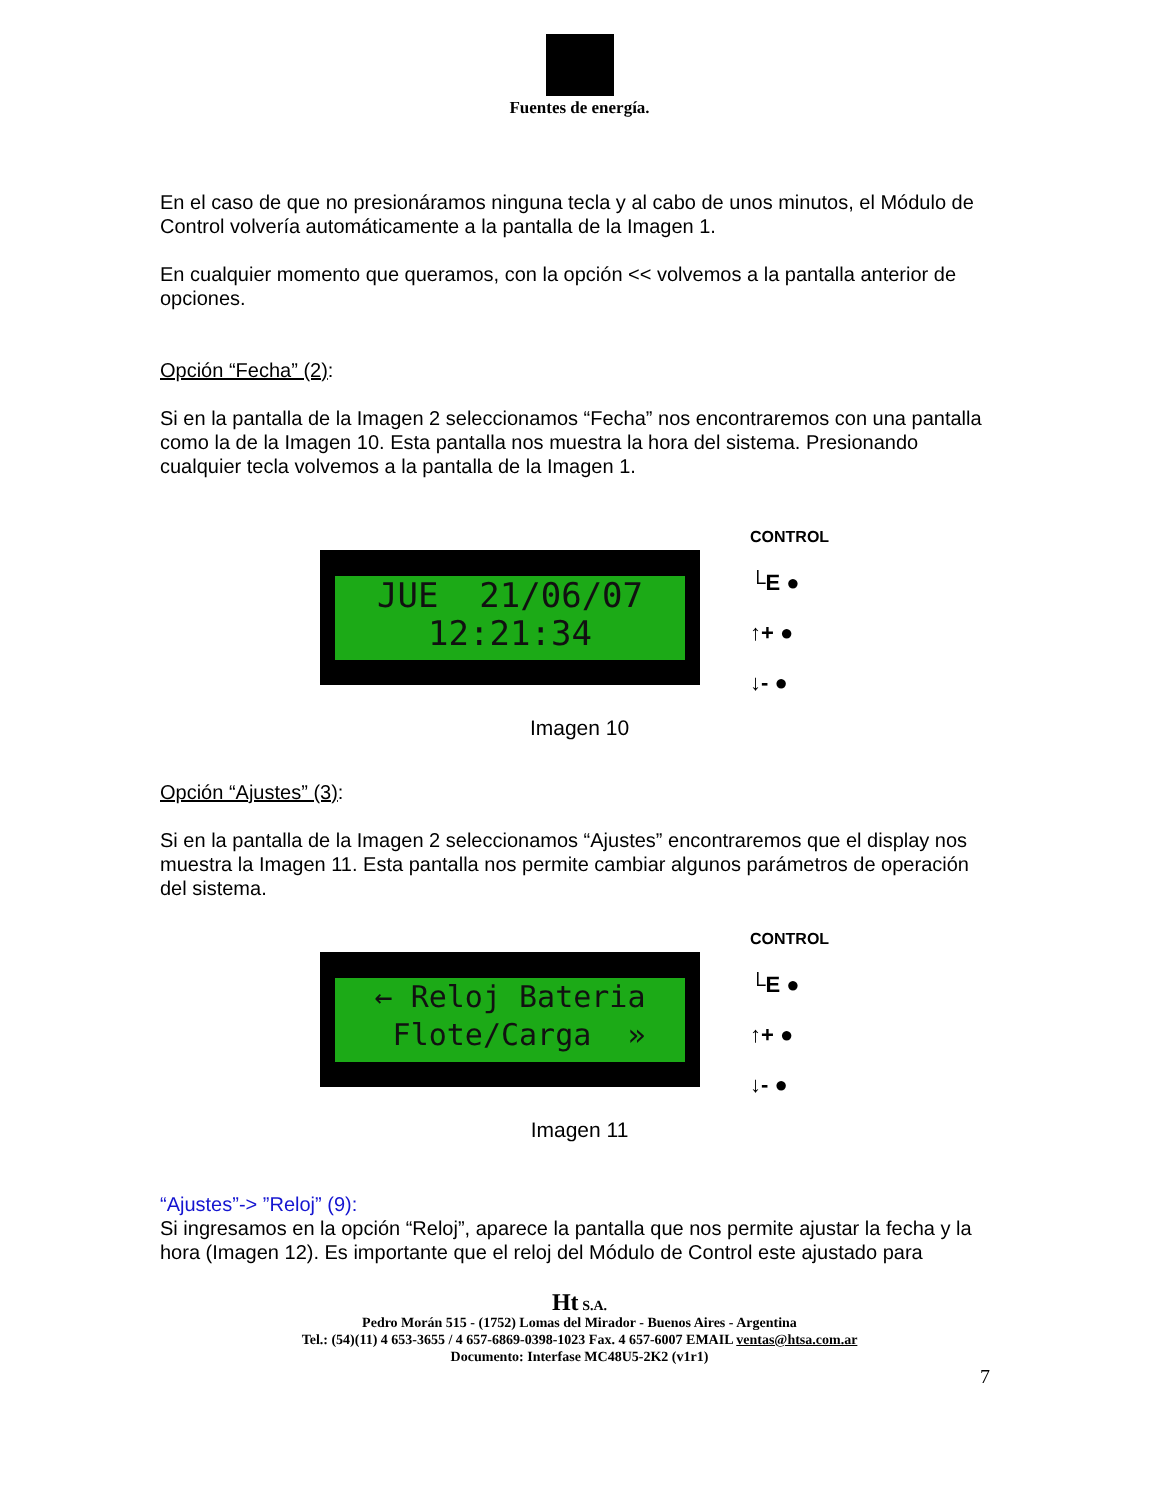Fuentes de energía.
En el caso de que no presionáramos ninguna tecla y al cabo de unos minutos, el Módulo de Control volvería automáticamente a la pantalla de la Imagen 1.
En cualquier momento que queramos, con la opción << volvemos a la pantalla anterior de opciones.
Opción “Fecha” (2):
Si en la pantalla de la Imagen 2 seleccionamos “Fecha” nos encontraremos con una pantalla como la de la Imagen 10. Esta pantalla nos muestra la hora del sistema. Presionando cualquier tecla volvemos a la pantalla de la Imagen 1.
JUE 21/06/07 12:21:34
CONTROL
└E ●
↑+ ●
↓- ●
Imagen 10
Opción “Ajustes” (3):
Si en la pantalla de la Imagen 2 seleccionamos “Ajustes” encontraremos que el display nos muestra la Imagen 11. Esta pantalla nos permite cambiar algunos parámetros de operación del sistema.
← Reloj Bateria Flote/Carga »
CONTROL
└E ●
↑+ ●
↓- ●
Imagen 11
“Ajustes”-> ”Reloj” (9):
Si ingresamos en la opción “Reloj”, aparece la pantalla que nos permite ajustar la fecha y la hora (Imagen 12). Es importante que el reloj del Módulo de Control este ajustado para
Ht S.A.
Pedro Morán 515 - (1752) Lomas del Mirador - Buenos Aires - Argentina
Tel.: (54)(11) 4 653-3655 / 4 657-6869-0398-1023 Fax. 4 657-6007 EMAIL ventas@htsa.com.ar
Documento: Interfase MC48U5-2K2 (v1r1)
7